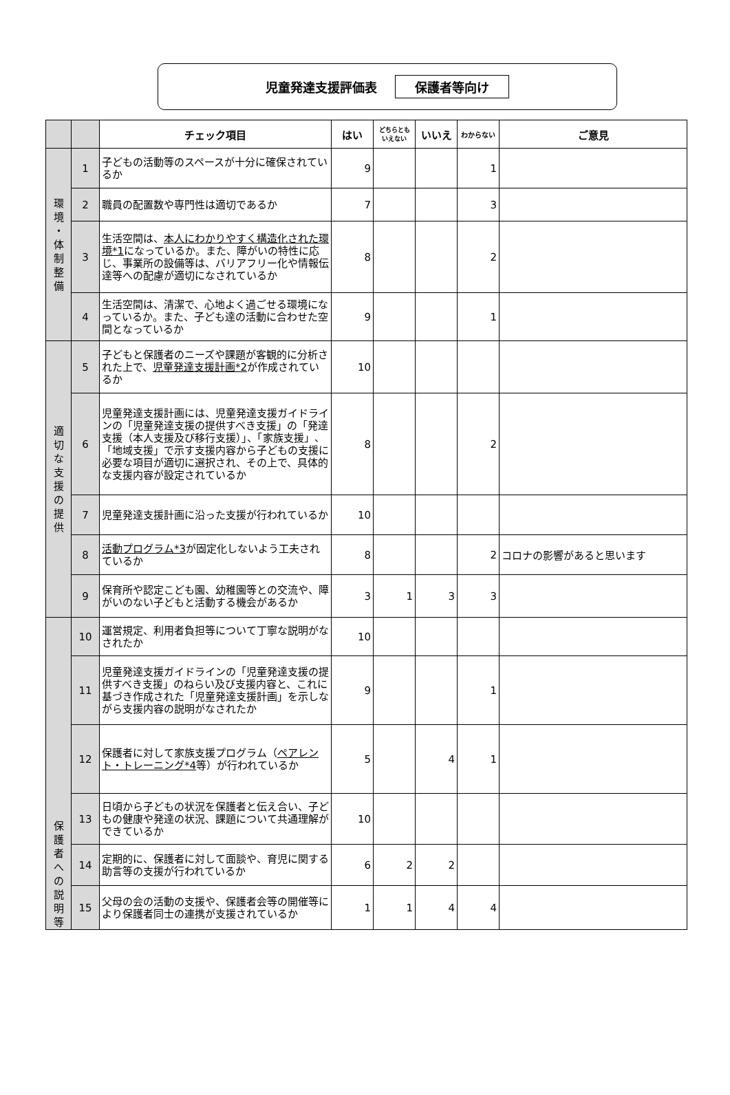児童発達支援評価表 保護者等向け
| | | チェック項目 | はい | どちらとも いえない | いいえ | わからない | ご意見 |
| --- | --- | --- | --- | --- | --- | --- | --- |
| 環 境 ・ 体 制 整 備 | 1 | 子どもの活動等のスペースが十分に確保されているか | 9 | | | 1 | |
| | 2 | 職員の配置数や専門性は適切であるか | 7 | | | 3 | |
| | 3 | 生活空間は、 本人にわかりやすく構造化された環境*1 になっているか。また、障がいの特性に応じ、事業所の設備等は、バリアフリー化や情報伝達等への配慮が適切になされているか | 8 | | | 2 | |
| | 4 | 生活空間は、清潔で、心地よく過ごせる環境になっているか。また、子ども達の活動に合わせた空間となっているか | 9 | | | 1 | |
| 適 切 な 支 援 の 提 供 | 5 | 子どもと保護者のニーズや課題が客観的に分析された上で、 児童発達支援計画*2 が作成されているか | 10 | | | | |
| | 6 | 児童発達支援計画には、児童発達支援ガイドラインの「児童発達支援の提供すべき支援」の「発達支援（本人支援及び移行支援）」、「家族支援」、「地域支援」で示す支援内容から子どもの支援に必要な項目が適切に選択され、その上で、具体的な支援内容が設定されているか | 8 | | | 2 | |
| | 7 | 児童発達支援計画に沿った支援が行われているか | 10 | | | | |
| | 8 | 活動プログラム*3 が固定化しないよう工夫されているか | 8 | | | 2 | コロナの影響があると思います |
| | 9 | 保育所や認定こども園、幼稚園等との交流や、障がいのない子どもと活動する機会があるか | 3 | 1 | 3 | 3 | |
| 保 護 者 へ の 説 明 等 | 10 | 運営規定、利用者負担等について丁寧な説明がなされたか | 10 | | | | |
| | 11 | 児童発達支援ガイドラインの「児童発達支援の提供すべき支援」のねらい及び支援内容と、これに基づき作成された「児童発達支援計画」を示しながら支援内容の説明がなされたか | 9 | | | 1 | |
| | 12 | 保護者に対して家族支援プログラム（ ペアレント・トレーニング*4 等）が行われているか | 5 | | 4 | 1 | |
| | 13 | 日頃から子どもの状況を保護者と伝え合い、子どもの健康や発達の状況、課題について共通理解ができているか | 10 | | | | |
| | 14 | 定期的に、保護者に対して面談や、育児に関する助言等の支援が行われているか | 6 | 2 | 2 | | |
| | 15 | 父母の会の活動の支援や、保護者会等の開催等により保護者同士の連携が支援されているか | 1 | 1 | 4 | 4 | |